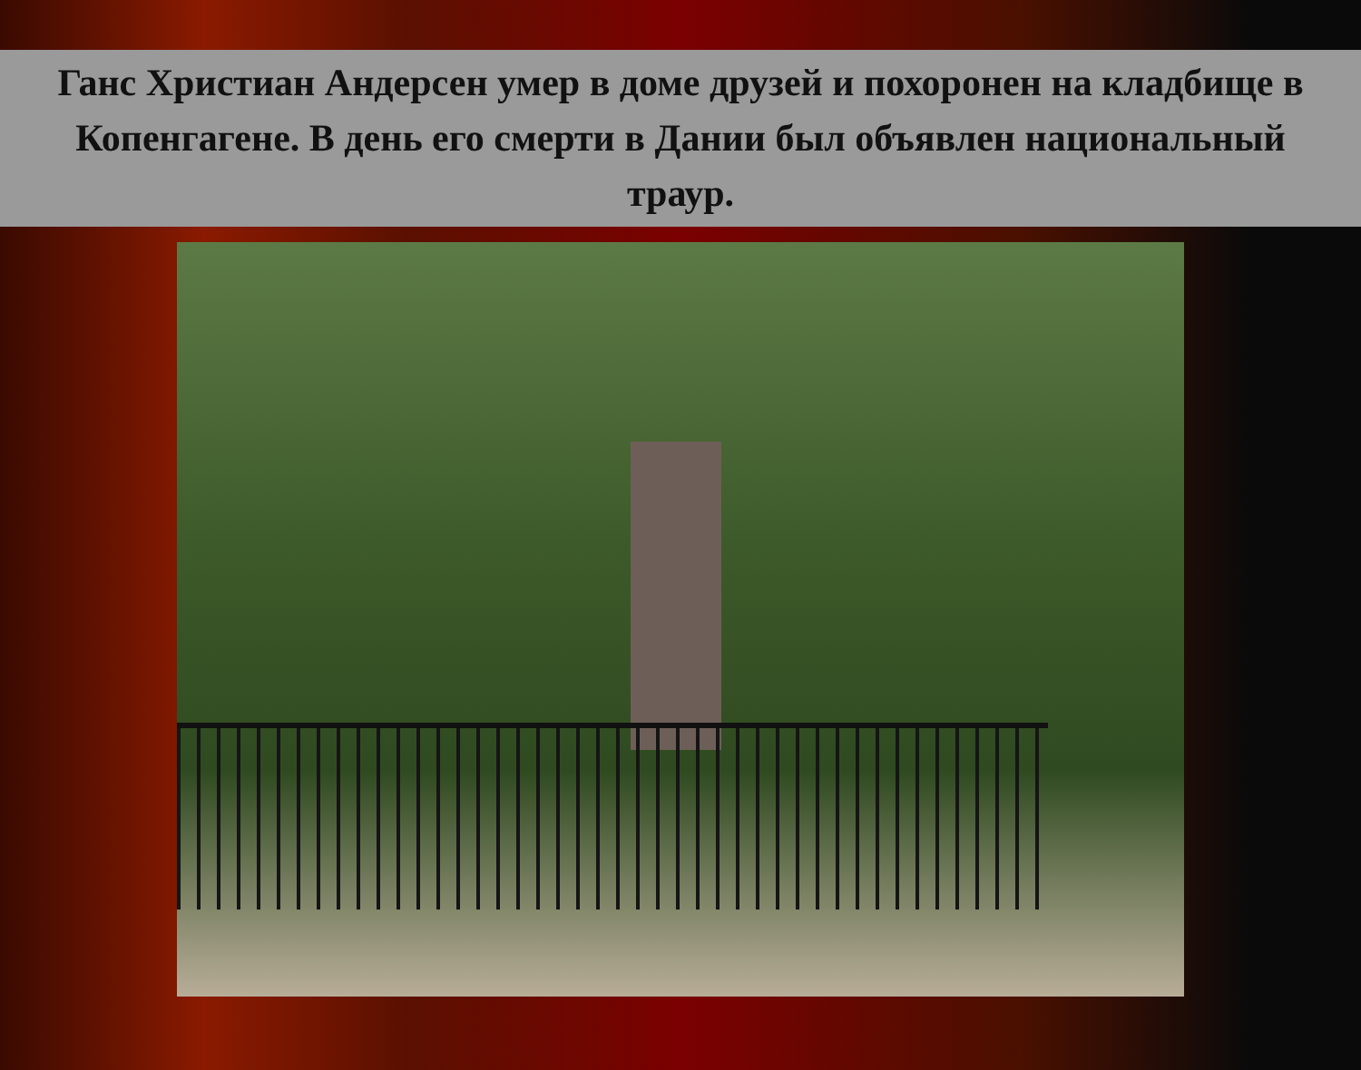Ганс Христиан Андерсен умер в доме друзей и похоронен на кладбище в Копенгагене. В день его смерти в Дании был объявлен национальный траур.